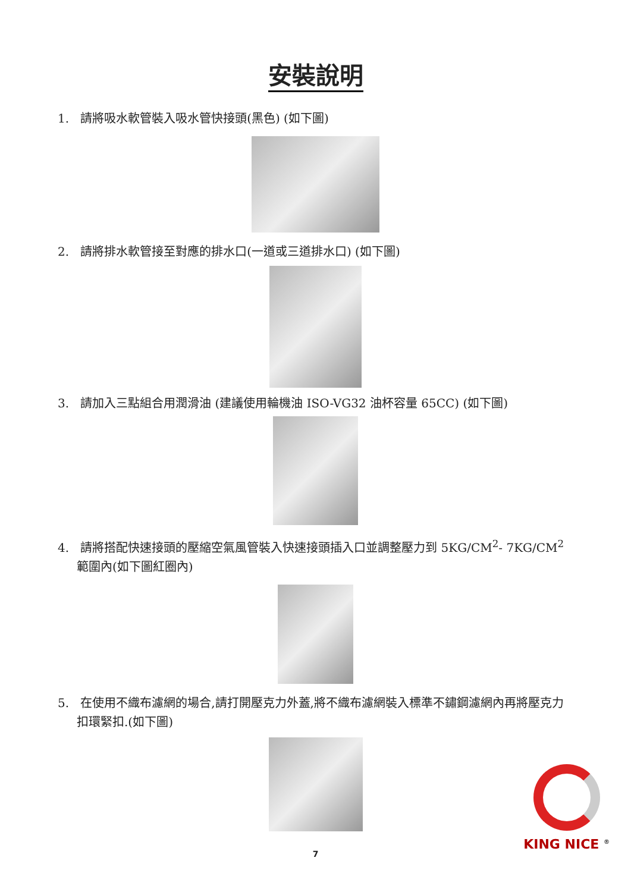安裝說明
1. 請將吸水軟管裝入吸水管快接頭(黑色) (如下圖)
2. 請將排水軟管接至對應的排水口(一道或三道排水口) (如下圖)
3. 請加入三點組合用潤滑油 (建議使用輪機油 ISO-VG32 油杯容量 65CC) (如下圖)
4. 請將搭配快速接頭的壓縮空氣風管裝入快速接頭插入口並調整壓力到 5KG/CM<sup>2</sup>- 7KG/CM<sup>2</sup> 範圍內(如下圖紅圈內)
5. 在使用不織布濾網的場合,請打開壓克力外蓋,將不織布濾網裝入標準不鏽鋼濾網內再將壓克力扣環緊扣.(如下圖)
7
KING NICE <sup>®</sup>